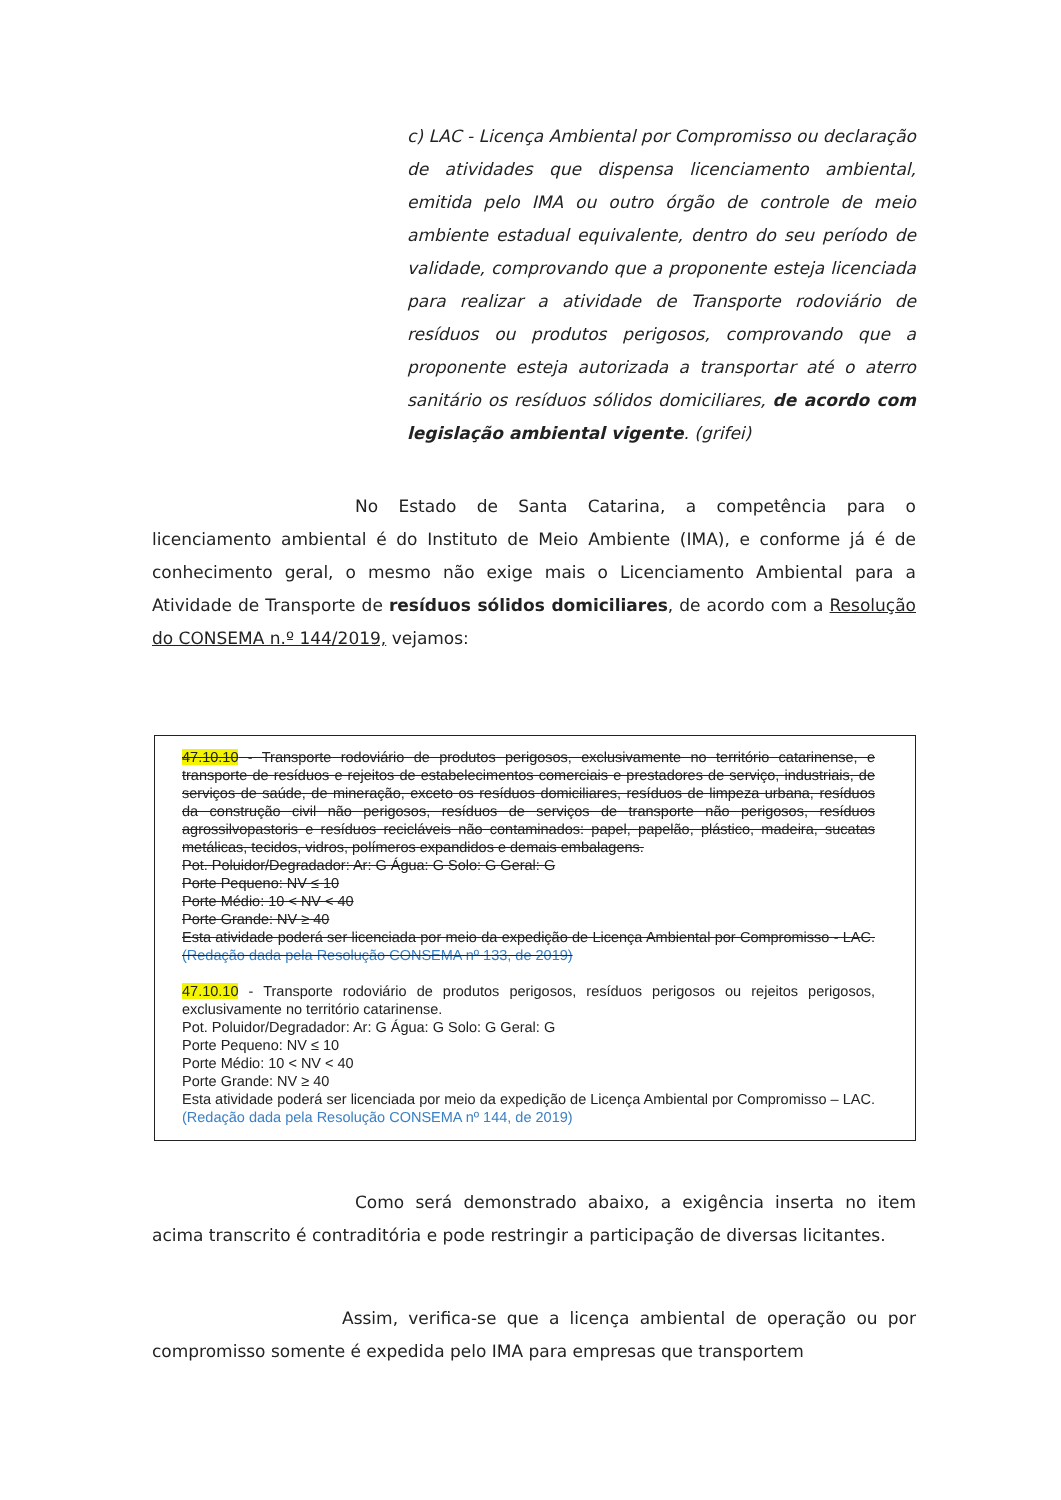c) LAC - Licença Ambiental por Compromisso ou declaração de atividades que dispensa licenciamento ambiental, emitida pelo IMA ou outro órgão de controle de meio ambiente estadual equivalente, dentro do seu período de validade, comprovando que a proponente esteja licenciada para realizar a atividade de Transporte rodoviário de resíduos ou produtos perigosos, comprovando que a proponente esteja autorizada a transportar até o aterro sanitário os resíduos sólidos domiciliares, de acordo com legislação ambiental vigente. (grifei)
No Estado de Santa Catarina, a competência para o licenciamento ambiental é do Instituto de Meio Ambiente (IMA), e conforme já é de conhecimento geral, o mesmo não exige mais o Licenciamento Ambiental para a Atividade de Transporte de resíduos sólidos domiciliares, de acordo com a Resolução do CONSEMA n.º 144/2019, vejamos:
47.10.10 - Transporte rodoviário de produtos perigosos, exclusivamente no território catarinense, e transporte de resíduos e rejeitos de estabelecimentos comerciais e prestadores de serviço, industriais, de serviços de saúde, de mineração, exceto os resíduos domiciliares, resíduos de limpeza urbana, resíduos da construção civil não perigosos, resíduos de serviços de transporte não perigosos, resíduos agrossilvopastoris e resíduos recicláveis não contaminados: papel, papelão, plástico, madeira, sucatas metálicas, tecidos, vidros, polímeros expandidos e demais embalagens.
Pot. Poluidor/Degradador: Ar: G Água: G Solo: G Geral: G
Porte Pequeno: NV ≤ 10
Porte Médio: 10 < NV < 40
Porte Grande: NV ≥ 40
Esta atividade poderá ser licenciada por meio da expedição de Licença Ambiental por Compromisso - LAC. (Redação dada pela Resolução CONSEMA nº 133, de 2019)
47.10.10 - Transporte rodoviário de produtos perigosos, resíduos perigosos ou rejeitos perigosos, exclusivamente no território catarinense.
Pot. Poluidor/Degradador: Ar: G Água: G Solo: G Geral: G
Porte Pequeno: NV ≤ 10
Porte Médio: 10 < NV < 40
Porte Grande: NV ≥ 40
Esta atividade poderá ser licenciada por meio da expedição de Licença Ambiental por Compromisso – LAC. (Redação dada pela Resolução CONSEMA nº 144, de 2019)
Como será demonstrado abaixo, a exigência inserta no item acima transcrito é contraditória e pode restringir a participação de diversas licitantes.
Assim, verifica-se que a licença ambiental de operação ou por compromisso somente é expedida pelo IMA para empresas que transportem